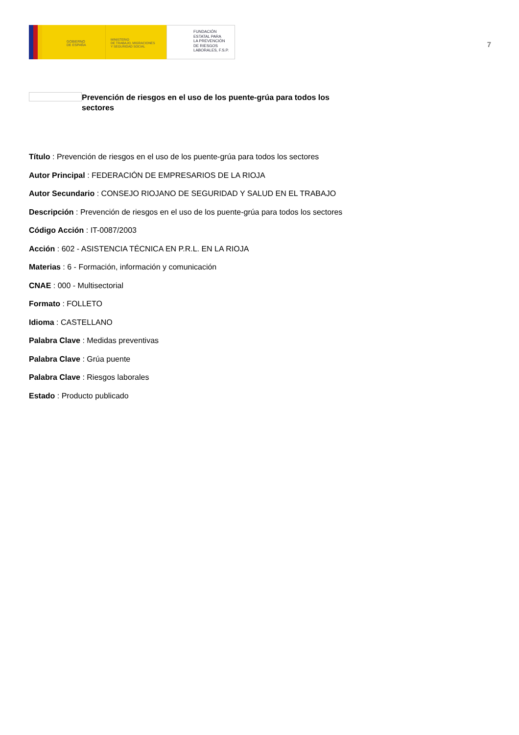GOBIERNO
DE ESPAÑA
MINISTERIO
DE TRABAJO, MIGRACIONES
Y SEGURIDAD SOCIAL
FUNDACIÓN
ESTATAL PARA
LA PREVENCIÓN
DE RIESGOS
LABORALES, F.S.P.
7
Prevención de riesgos en el uso de los puente-grúa para todos los sectores
Título : Prevención de riesgos en el uso de los puente-grúa para todos los sectores
Autor Principal : FEDERACIÓN DE EMPRESARIOS DE LA RIOJA
Autor Secundario : CONSEJO RIOJANO DE SEGURIDAD Y SALUD EN EL TRABAJO
Descripción : Prevención de riesgos en el uso de los puente-grúa para todos los sectores
Código Acción : IT-0087/2003
Acción : 602 - ASISTENCIA TÉCNICA EN P.R.L. EN LA RIOJA
Materias : 6 - Formación, información y comunicación
CNAE : 000 - Multisectorial
Formato : FOLLETO
Idioma : CASTELLANO
Palabra Clave : Medidas preventivas
Palabra Clave : Grúa puente
Palabra Clave : Riesgos laborales
Estado : Producto publicado